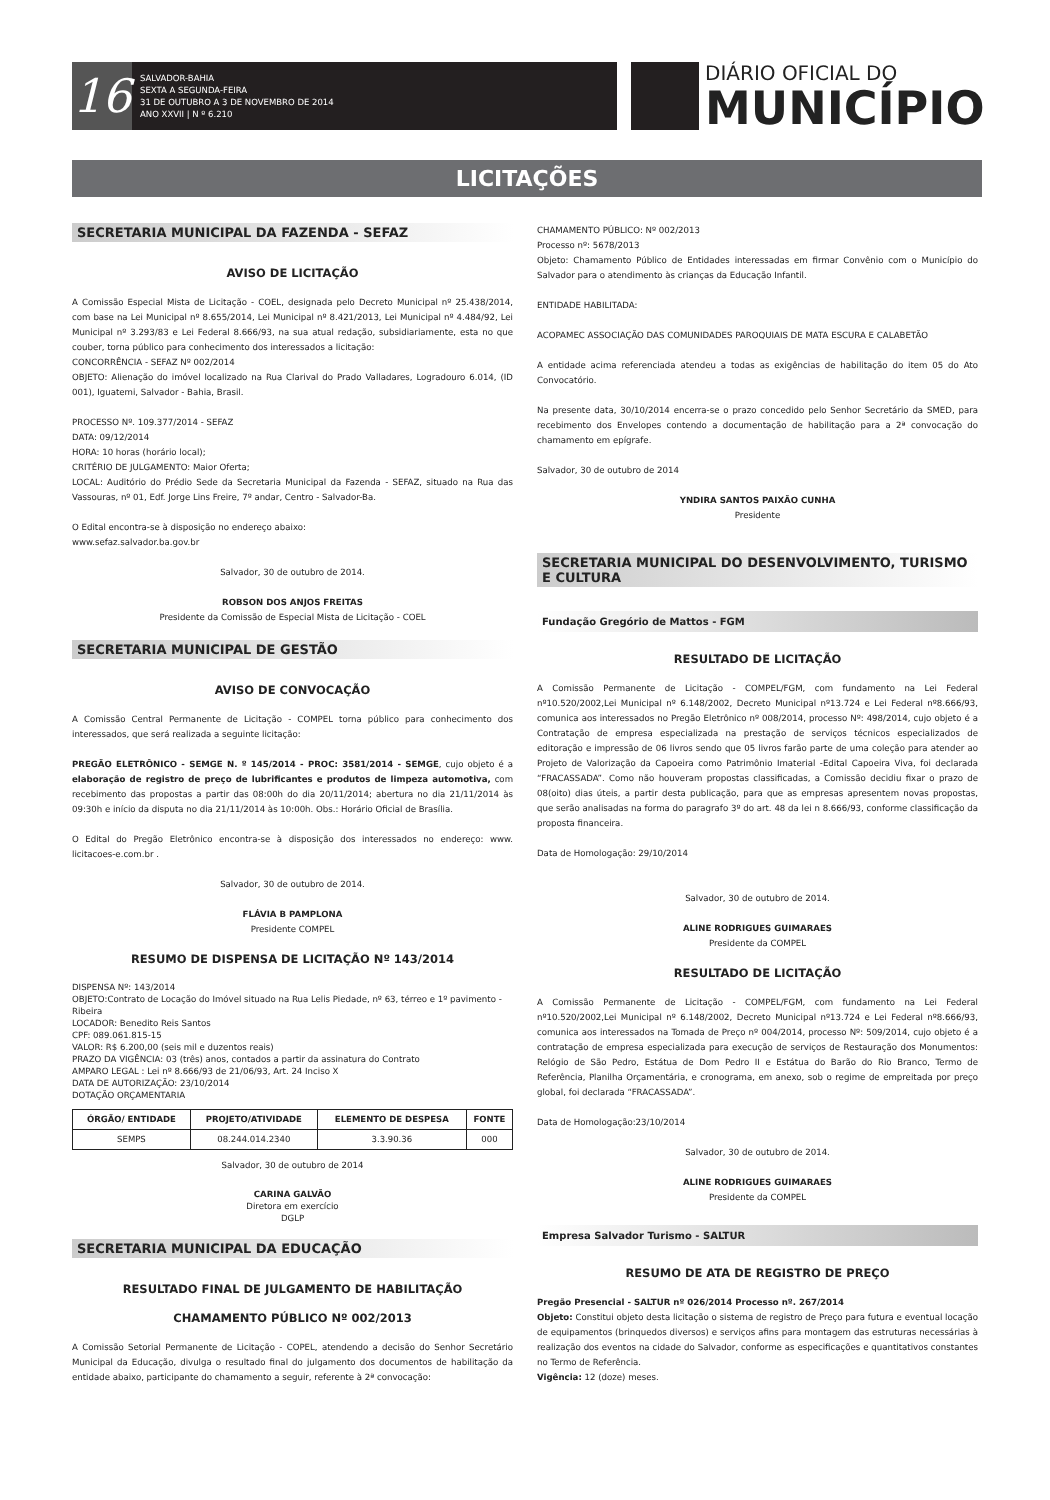16
SALVADOR-BAHIA
SEXTA A SEGUNDA-FEIRA
31 DE OUTUBRO A 3 DE NOVEMBRO DE 2014
ANO XXVII | N º 6.210
DIÁRIO OFICIAL DO
MUNICÍPIO
LICITAÇÕES
SECRETARIA MUNICIPAL DA FAZENDA - SEFAZ
AVISO DE LICITAÇÃO
A Comissão Especial Mista de Licitação - COEL, designada pelo Decreto Municipal nº 25.438/2014, com base na Lei Municipal nº 8.655/2014, Lei Municipal nº 8.421/2013, Lei Municipal nº 4.484/92, Lei Municipal nº 3.293/83 e Lei Federal 8.666/93, na sua atual redação, subsidiariamente, esta no que couber, torna público para conhecimento dos interessados a licitação:
CONCORRÊNCIA - SEFAZ Nº 002/2014
OBJETO: Alienação do imóvel localizado na Rua Clarival do Prado Valladares, Logradouro 6.014, (ID 001), Iguatemi, Salvador - Bahia, Brasil.
PROCESSO Nº. 109.377/2014 - SEFAZ
DATA: 09/12/2014
HORA: 10 horas (horário local);
CRITÉRIO DE JULGAMENTO: Maior Oferta;
LOCAL: Auditório do Prédio Sede da Secretaria Municipal da Fazenda - SEFAZ, situado na Rua das Vassouras, nº 01, Edf. Jorge Lins Freire, 7º andar, Centro - Salvador-Ba.
O Edital encontra-se à disposição no endereço abaixo:
www.sefaz.salvador.ba.gov.br
Salvador, 30 de outubro de 2014.
ROBSON DOS ANJOS FREITAS
Presidente da Comissão de Especial Mista de Licitação - COEL
SECRETARIA MUNICIPAL DE GESTÃO
AVISO DE CONVOCAÇÃO
A Comissão Central Permanente de Licitação - COMPEL torna público para conhecimento dos interessados, que será realizada a seguinte licitação:
PREGÃO ELETRÔNICO - SEMGE N. º 145/2014 - PROC: 3581/2014 - SEMGE, cujo objeto é a elaboração de registro de preço de lubrificantes e produtos de limpeza automotiva, com recebimento das propostas a partir das 08:00h do dia 20/11/2014; abertura no dia 21/11/2014 às 09:30h e início da disputa no dia 21/11/2014 às 10:00h. Obs.: Horário Oficial de Brasília.
O Edital do Pregão Eletrônico encontra-se à disposição dos interessados no endereço: www. licitacoes-e.com.br .
Salvador, 30 de outubro de 2014.
FLÁVIA B PAMPLONA
Presidente COMPEL
RESUMO DE DISPENSA DE LICITAÇÃO Nº 143/2014
DISPENSA Nº: 143/2014
OBJETO:Contrato de Locação do Imóvel situado na Rua Lelis Piedade, nº 63, térreo e 1º pavimento - Ribeira
LOCADOR: Benedito Reis Santos
CPF: 089.061.815-15
VALOR: R$ 6.200,00 (seis mil e duzentos reais)
PRAZO DA VIGÊNCIA: 03 (três) anos, contados a partir da assinatura do Contrato
AMPARO LEGAL : Lei nº 8.666/93 de 21/06/93, Art. 24 Inciso X
DATA DE AUTORIZAÇÃO: 23/10/2014
DOTAÇÃO ORÇAMENTARIA
| ÓRGÃO/ ENTIDADE | PROJETO/ATIVIDADE | ELEMENTO DE DESPESA | FONTE |
| --- | --- | --- | --- |
| SEMPS | 08.244.014.2340 | 3.3.90.36 | 000 |
Salvador, 30 de outubro de 2014
CARINA GALVÃO
Diretora em exercício
DGLP
SECRETARIA MUNICIPAL DA EDUCAÇÃO
RESULTADO FINAL DE JULGAMENTO DE HABILITAÇÃO
CHAMAMENTO PÚBLICO Nº 002/2013
A Comissão Setorial Permanente de Licitação - COPEL, atendendo a decisão do Senhor Secretário Municipal da Educação, divulga o resultado final do julgamento dos documentos de habilitação da entidade abaixo, participante do chamamento a seguir, referente à 2ª convocação:
CHAMAMENTO PÚBLICO: Nº 002/2013
Processo nº: 5678/2013
Objeto: Chamamento Público de Entidades interessadas em firmar Convênio com o Município do Salvador para o atendimento às crianças da Educação Infantil.
ENTIDADE HABILITADA:
ACOPAMEC ASSOCIAÇÃO DAS COMUNIDADES PAROQUIAIS DE MATA ESCURA E CALABETÃO
A entidade acima referenciada atendeu a todas as exigências de habilitação do item 05 do Ato Convocatório.
Na presente data, 30/10/2014 encerra-se o prazo concedido pelo Senhor Secretário da SMED, para recebimento dos Envelopes contendo a documentação de habilitação para a 2ª convocação do chamamento em epígrafe.
Salvador, 30 de outubro de 2014
YNDIRA SANTOS PAIXÃO CUNHA
Presidente
SECRETARIA MUNICIPAL DO DESENVOLVIMENTO, TURISMO E CULTURA
Fundação Gregório de Mattos - FGM
RESULTADO DE LICITAÇÃO
A Comissão Permanente de Licitação - COMPEL/FGM, com fundamento na Lei Federal nº10.520/2002,Lei Municipal nº 6.148/2002, Decreto Municipal nº13.724 e Lei Federal nº8.666/93, comunica aos interessados no Pregão Eletrônico nº 008/2014, processo Nº: 498/2014, cujo objeto é a Contratação de empresa especializada na prestação de serviços técnicos especializados de editoração e impressão de 06 livros sendo que 05 livros farão parte de uma coleção para atender ao Projeto de Valorização da Capoeira como Patrimônio Imaterial -Edital Capoeira Viva, foi declarada “FRACASSADA”. Como não houveram propostas classificadas, a Comissão decidiu fixar o prazo de 08(oito) dias úteis, a partir desta publicação, para que as empresas apresentem novas propostas, que serão analisadas na forma do paragrafo 3º do art. 48 da lei n 8.666/93, conforme classificação da proposta financeira.
Data de Homologação: 29/10/2014
Salvador, 30 de outubro de 2014.
ALINE RODRIGUES GUIMARAES
Presidente da COMPEL
RESULTADO DE LICITAÇÃO
A Comissão Permanente de Licitação - COMPEL/FGM, com fundamento na Lei Federal nº10.520/2002,Lei Municipal nº 6.148/2002, Decreto Municipal nº13.724 e Lei Federal nº8.666/93, comunica aos interessados na Tomada de Preço nº 004/2014, processo Nº: 509/2014, cujo objeto é a contratação de empresa especializada para execução de serviços de Restauração dos Monumentos: Relógio de São Pedro, Estátua de Dom Pedro II e Estátua do Barão do Rio Branco, Termo de Referência, Planilha Orçamentária, e cronograma, em anexo, sob o regime de empreitada por preço global, foi declarada “FRACASSADA”.
Data de Homologação:23/10/2014
Salvador, 30 de outubro de 2014.
ALINE RODRIGUES GUIMARAES
Presidente da COMPEL
Empresa Salvador Turismo - SALTUR
RESUMO DE ATA DE REGISTRO DE PREÇO
Pregão Presencial - SALTUR nº 026/2014 Processo nº. 267/2014
Objeto: Constitui objeto desta licitação o sistema de registro de Preço para futura e eventual locação de equipamentos (brinquedos diversos) e serviços afins para montagem das estruturas necessárias à realização dos eventos na cidade do Salvador, conforme as especificações e quantitativos constantes no Termo de Referência.
Vigência: 12 (doze) meses.